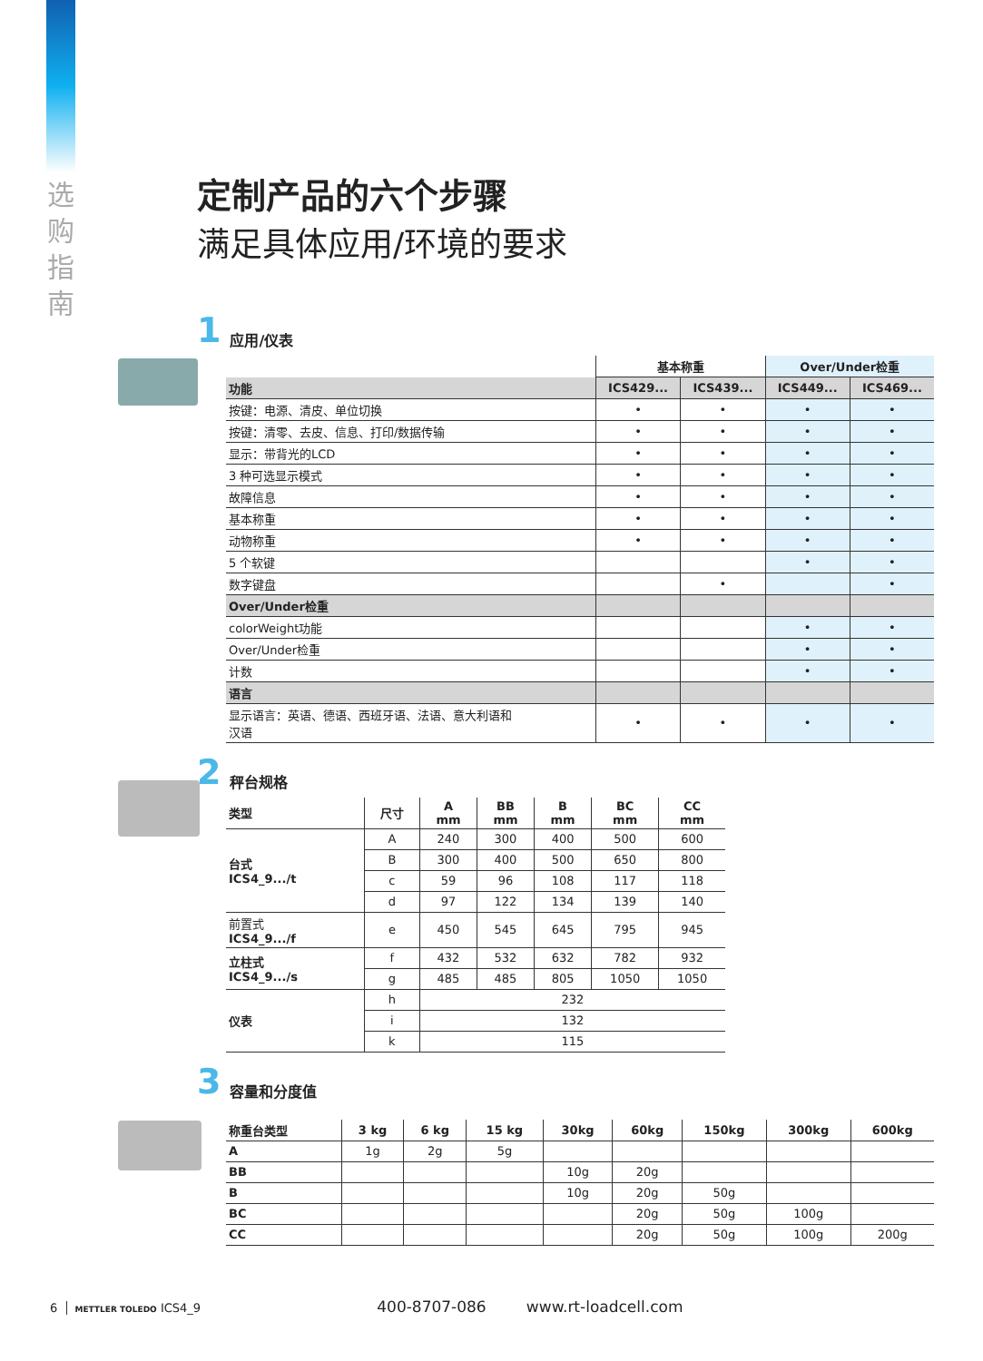选
购
指
南
定制产品的六个步骤
满足具体应用/环境的要求
1 应用/仪表
| | 基本称重 | | Over/Under检重 | |
| 功能 | ICS429... | ICS439... | ICS449... | ICS469... |
| 按键：电源、清皮、单位切换 | • | • | • | • |
| 按键：清零、去皮、信息、打印/数据传输 | • | • | • | • |
| 显示：带背光的LCD | • | • | • | • |
| 3 种可选显示模式 | • | • | • | • |
| 故障信息 | • | • | • | • |
| 基本称重 | • | • | • | • |
| 动物称重 | • | • | • | • |
| 5 个软键 | | | • | • |
| 数字键盘 | | • | | • |
| Over/Under检重 | | | | |
| colorWeight功能 | | | • | • |
| Over/Under检重 | | | • | • |
| 计数 | | | • | • |
| 语言 | | | | |
| 显示语言：英语、德语、西班牙语、法语、意大利语和 汉语 | • | • | • | • |
2 秤台规格
| 类型 | 尺寸 | A mm | BB mm | B mm | BC mm | CC mm |
| --- | --- | --- | --- | --- | --- | --- |
| 台式 ICS4_9.../t | A | 240 | 300 | 400 | 500 | 600 |
| | B | 300 | 400 | 500 | 650 | 800 |
| | c | 59 | 96 | 108 | 117 | 118 |
| | d | 97 | 122 | 134 | 139 | 140 |
| 前置式 ICS4_9.../f | e | 450 | 545 | 645 | 795 | 945 |
| 立柱式 ICS4_9.../s | f | 432 | 532 | 632 | 782 | 932 |
| | g | 485 | 485 | 805 | 1050 | 1050 |
| 仪表 | h | 232 | | | | |
| | i | 132 | | | | |
| | k | 115 | | | | |
3 容量和分度值
| 称重台类型 | 3 kg | 6 kg | 15 kg | 30kg | 60kg | 150kg | 300kg | 600kg |
| --- | --- | --- | --- | --- | --- | --- | --- | --- |
| A | 1g | 2g | 5g | | | | | |
| BB | | | | 10g | 20g | | | |
| B | | | | 10g | 20g | 50g | | |
| BC | | | | | 20g | 50g | 100g | |
| CC | | | | | 20g | 50g | 100g | 200g |
6 METTLER TOLEDO ICS4_9 400-8707-086 www.rt-loadcell.com